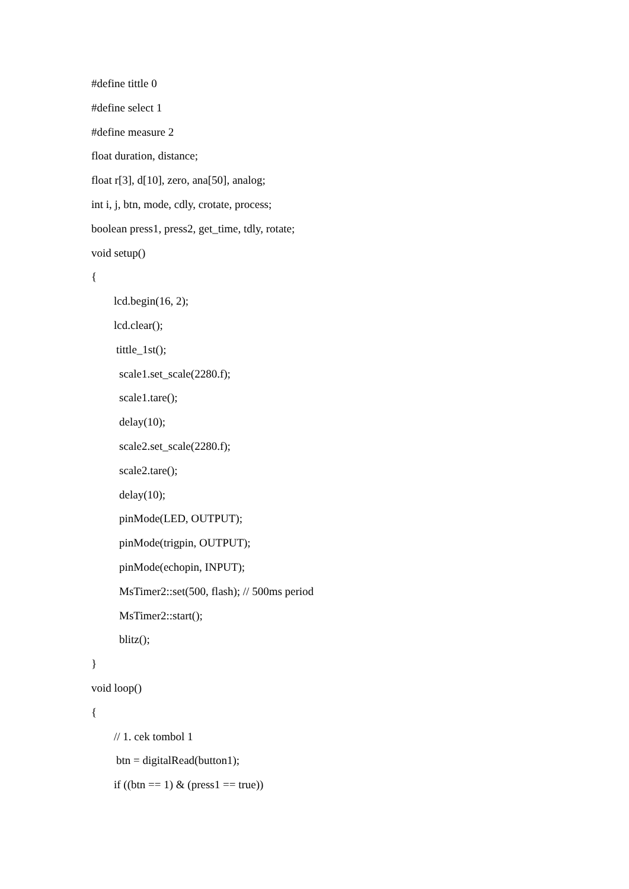#define tittle 0
#define select 1
#define measure 2
float duration, distance;
float r[3], d[10], zero, ana[50], analog;
int i, j, btn, mode, cdly, crotate, process;
boolean press1, press2, get_time, tdly, rotate;
void setup()
{
lcd.begin(16, 2);
lcd.clear();
tittle_1st();
scale1.set_scale(2280.f);
scale1.tare();
delay(10);
scale2.set_scale(2280.f);
scale2.tare();
delay(10);
pinMode(LED, OUTPUT);
pinMode(trigpin, OUTPUT);
pinMode(echopin, INPUT);
MsTimer2::set(500, flash); // 500ms period
MsTimer2::start();
blitz();
}
void loop()
{
// 1. cek tombol 1
btn = digitalRead(button1);
if ((btn == 1) & (press1 == true))